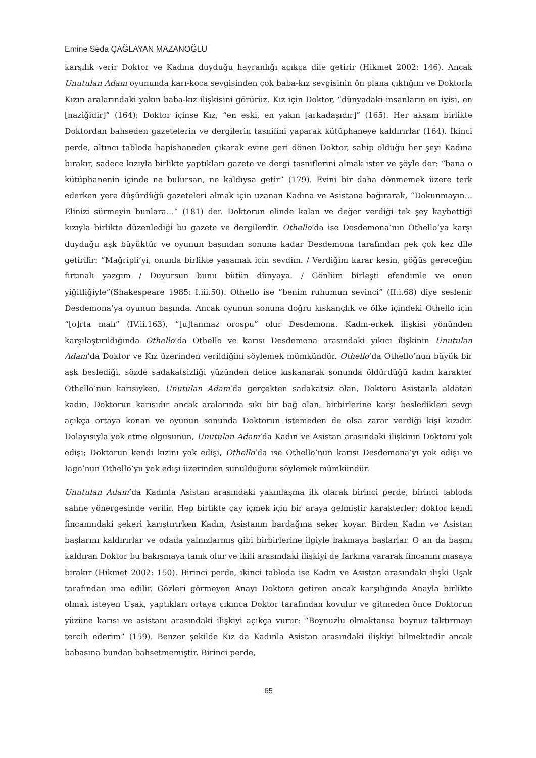Emine Seda ÇAĞLAYAN MAZANOĞLU
karşılık verir Doktor ve Kadına duyduğu hayranlığı açıkça dile getirir (Hikmet 2002: 146). Ancak Unutulan Adam oyununda karı-koca sevgisinden çok baba-kız sevgisinin ön plana çıktığını ve Doktorla Kızın aralarındaki yakın baba-kız ilişkisini görürüz. Kız için Doktor, “dünyadaki insanların en iyisi, en [naziğidir]” (164); Doktor içinse Kız, “en eski, en yakın [arkadaşıdır]” (165). Her akşam birlikte Doktordan bahseden gazetelerin ve dergilerin tasnifini yaparak kütüphaneye kaldırırlar (164). İkinci perde, altıncı tabloda hapishaneden çıkarak evine geri dönen Doktor, sahip olduğu her şeyi Kadına bırakır, sadece kızıyla birlikte yaptıkları gazete ve dergi tasniflerini almak ister ve şöyle der: “bana o kütüphanenin içinde ne bulursan, ne kaldıysa getir” (179). Evini bir daha dönmemek üzere terk ederken yere düşürdüğü gazeteleri almak için uzanan Kadına ve Asistana bağırarak, “Dokunmayın… Elinizi sürmeyin bunlara…” (181) der. Doktorun elinde kalan ve değer verdiği tek şey kaybettiği kızıyla birlikte düzenlediği bu gazete ve dergilerdir. Othello’da ise Desdemona’nın Othello’ya karşı duyduğu aşk büyüktür ve oyunun başından sonuna kadar Desdemona tarafından pek çok kez dile getirilir: “Mağripli’yi, onunla birlikte yaşamak için sevdim. / Verdiğim karar kesin, göğüs gereceğim fırtınalı yazgım / Duyursun bunu bütün dünyaya. / Gönlüm birleşti efendimle ve onun yiğitliğiyle”(Shakespeare 1985: I.iii.50). Othello ise “benim ruhumun sevinci” (II.i.68) diye seslenir Desdemona’ya oyunun başında. Ancak oyunun sonuna doğru kıskançlık ve öfke içindeki Othello için “[o]rta malı” (IV.ii.163), “[u]tanmaz orospu” olur Desdemona. Kadın-erkek ilişkisi yönünden karşılaştırıldığında Othello’da Othello ve karısı Desdemona arasındaki yıkıcı ilişkinin Unutulan Adam’da Doktor ve Kız üzerinden verildiğini söylemek mümkündür. Othello’da Othello’nun büyük bir aşk beslediği, sözde sadakatsizliği yüzünden delice kıskanarak sonunda öldürdüğü kadın karakter Othello’nun karısıyken, Unutulan Adam’da gerçekten sadakatsiz olan, Doktoru Asistanla aldatan kadın, Doktorun karısıdır ancak aralarında sıkı bir bağ olan, birbirlerine karşı besledikleri sevgi açıkça ortaya konan ve oyunun sonunda Doktorun istemeden de olsa zarar verdiği kişi kızıdır. Dolayısıyla yok etme olgusunun, Unutulan Adam’da Kadın ve Asistan arasındaki ilişkinin Doktoru yok edişi; Doktorun kendi kızını yok edişi, Othello’da ise Othello’nun karısı Desdemona’yı yok edişi ve Iago’nun Othello’yu yok edişi üzerinden sunulduğunu söylemek mümkündür.
Unutulan Adam’da Kadınla Asistan arasındaki yakınlaşma ilk olarak birinci perde, birinci tabloda sahne yönergesinde verilir. Hep birlikte çay içmek için bir araya gelmiştir karakterler; doktor kendi fincanındaki şekeri karıştırırken Kadın, Asistanın bardağına şeker koyar. Birden Kadın ve Asistan başlarını kaldırırlar ve odada yalnızlarmış gibi birbirlerine ilgiyle bakmaya başlarlar. O an da başını kaldıran Doktor bu bakışmaya tanık olur ve ikili arasındaki ilişkiyi de farkına vararak fincanını masaya bırakır (Hikmet 2002: 150). Birinci perde, ikinci tabloda ise Kadın ve Asistan arasındaki ilişki Uşak tarafından ima edilir. Gözleri görmeyen Anayı Doktora getiren ancak karşılığında Anayla birlikte olmak isteyen Uşak, yaptıkları ortaya çıkınca Doktor tarafından kovulur ve gitmeden önce Doktorun yüzüne karısı ve asistanı arasındaki ilişkiyi açıkça vurur: “Boynuzlu olmaktansa boynuz taktırmayı tercih ederim” (159). Benzer şekilde Kız da Kadınla Asistan arasındaki ilişkiyi bilmektedir ancak babasına bundan bahsetmemiştir. Birinci perde,
65